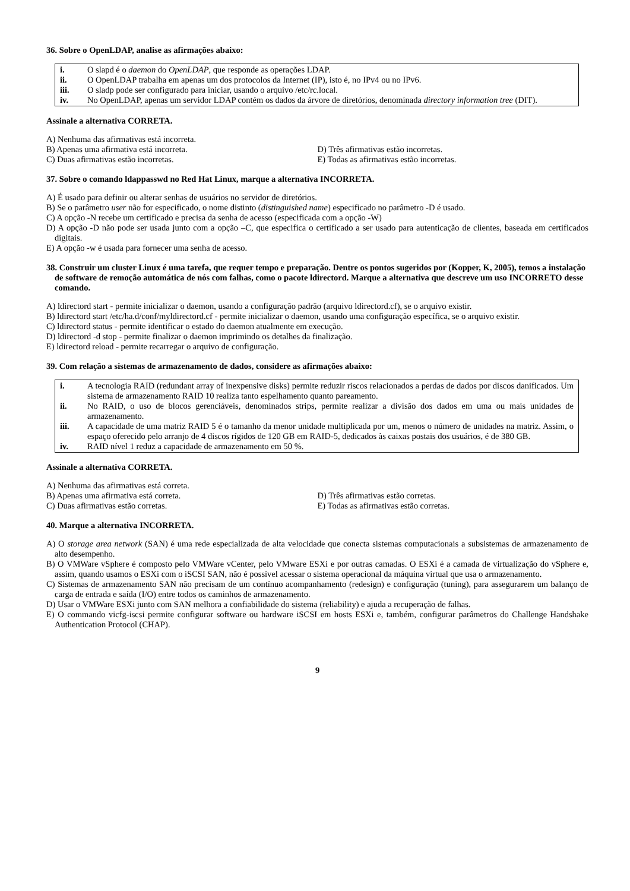36. Sobre o OpenLDAP, analise as afirmações abaixo:
i. O slapd é o daemon do OpenLDAP, que responde as operações LDAP.
ii. O OpenLDAP trabalha em apenas um dos protocolos da Internet (IP), isto é, no IPv4 ou no IPv6.
iii. O sladp pode ser configurado para iniciar, usando o arquivo /etc/rc.local.
iv. No OpenLDAP, apenas um servidor LDAP contém os dados da árvore de diretórios, denominada directory information tree (DIT).
Assinale a alternativa CORRETA.
A) Nenhuma das afirmativas está incorreta.
B) Apenas uma afirmativa está incorreta. D) Três afirmativas estão incorretas.
C) Duas afirmativas estão incorretas. E) Todas as afirmativas estão incorretas.
37. Sobre o comando ldappasswd no Red Hat Linux, marque a alternativa INCORRETA.
A) É usado para definir ou alterar senhas de usuários no servidor de diretórios.
B) Se o parâmetro user não for especificado, o nome distinto (distinguished name) especificado no parâmetro -D é usado.
C) A opção -N recebe um certificado e precisa da senha de acesso (especificada com a opção -W)
D) A opção -D não pode ser usada junto com a opção –C, que especifica o certificado a ser usado para autenticação de clientes, baseada em certificados digitais.
E) A opção -w é usada para fornecer uma senha de acesso.
38. Construir um cluster Linux é uma tarefa, que requer tempo e preparação. Dentre os pontos sugeridos por (Kopper, K, 2005), temos a instalação de software de remoção automática de nós com falhas, como o pacote ldirectord. Marque a alternativa que descreve um uso INCORRETO desse comando.
A) ldirectord start - permite inicializar o daemon, usando a configuração padrão (arquivo ldirectord.cf), se o arquivo existir.
B) ldirectord start /etc/ha.d/conf/myldirectord.cf - permite inicializar o daemon, usando uma configuração específica, se o arquivo existir.
C) ldirectord status - permite identificar o estado do daemon atualmente em execução.
D) ldirectord -d stop - permite finalizar o daemon imprimindo os detalhes da finalização.
E) ldirectord reload - permite recarregar o arquivo de configuração.
39. Com relação a sistemas de armazenamento de dados, considere as afirmações abaixo:
i. A tecnologia RAID (redundant array of inexpensive disks) permite reduzir riscos relacionados a perdas de dados por discos danificados. Um sistema de armazenamento RAID 10 realiza tanto espelhamento quanto pareamento.
ii. No RAID, o uso de blocos gerenciáveis, denominados strips, permite realizar a divisão dos dados em uma ou mais unidades de armazenamento.
iii. A capacidade de uma matriz RAID 5 é o tamanho da menor unidade multiplicada por um, menos o número de unidades na matriz. Assim, o espaço oferecido pelo arranjo de 4 discos rígidos de 120 GB em RAID-5, dedicados às caixas postais dos usuários, é de 380 GB.
iv. RAID nível 1 reduz a capacidade de armazenamento em 50 %.
Assinale a alternativa CORRETA.
A) Nenhuma das afirmativas está correta.
B) Apenas uma afirmativa está correta. D) Três afirmativas estão corretas.
C) Duas afirmativas estão corretas. E) Todas as afirmativas estão corretas.
40. Marque a alternativa INCORRETA.
A) O storage area network (SAN) é uma rede especializada de alta velocidade que conecta sistemas computacionais a subsistemas de armazenamento de alto desempenho.
B) O VMWare vSphere é composto pelo VMWare vCenter, pelo VMware ESXi e por outras camadas. O ESXi é a camada de virtualização do vSphere e, assim, quando usamos o ESXi com o iSCSI SAN, não é possível acessar o sistema operacional da máquina virtual que usa o armazenamento.
C) Sistemas de armazenamento SAN não precisam de um contínuo acompanhamento (redesign) e configuração (tuning), para assegurarem um balanço de carga de entrada e saída (I/O) entre todos os caminhos de armazenamento.
D) Usar o VMWare ESXi junto com SAN melhora a confiabilidade do sistema (reliability) e ajuda a recuperação de falhas.
E) O commando vicfg-iscsi permite configurar software ou hardware iSCSI em hosts ESXi e, também, configurar parâmetros do Challenge Handshake Authentication Protocol (CHAP).
9